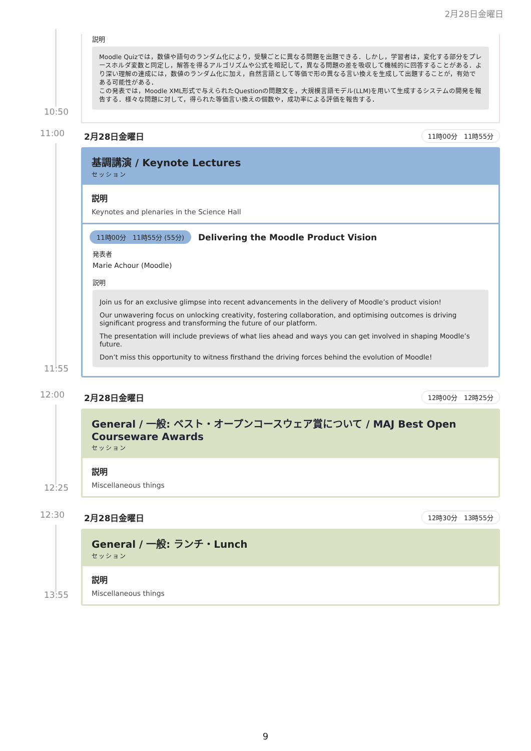2月28日金曜日
10:50
説明
Moodle Quizでは，数値や語句のランダム化により，受験ごとに異なる問題を出題できる．しかし，学習者は，変化する部分をプレースホルダ変数と同定し，解答を得るアルゴリズムや公式を暗記して，異なる問題の差を吸収して機械的に回答することがある．より深い理解の達成には，数値のランダム化に加え，自然言語として等価で形の異なる言い換えを生成して出題することが，有効である可能性がある．
この発表では，Moodle XML形式で与えられたQuestionの問題文を，大規模言語モデル(LLM)を用いて生成するシステムの開発を報告する．様々な問題に対して，得られた等価言い換えの個数や，成功率による評価を報告する．
11:00
11:55
2月28日金曜日 11時00分　11時55分
基調講演 / Keynote Lectures
セッション
説明
Keynotes and plenaries in the Science Hall
11時00分　11時55分 (55分) Delivering the Moodle Product Vision
発表者
Marie Achour (Moodle)
説明
Join us for an exclusive glimpse into recent advancements in the delivery of Moodle’s product vision!
Our unwavering focus on unlocking creativity, fostering collaboration, and optimising outcomes is driving significant progress and transforming the future of our platform.
The presentation will include previews of what lies ahead and ways you can get involved in shaping Moodle’s future.
Don’t miss this opportunity to witness firsthand the driving forces behind the evolution of Moodle!
12:00
12:25
2月28日金曜日 12時00分　12時25分
General / 一般: ベスト・オープンコースウェア賞について / MAJ Best Open Courseware Awards
セッション
説明
Miscellaneous things
12:30
13:55
2月28日金曜日 12時30分　13時55分
General / 一般: ランチ・Lunch
セッション
説明
Miscellaneous things
9